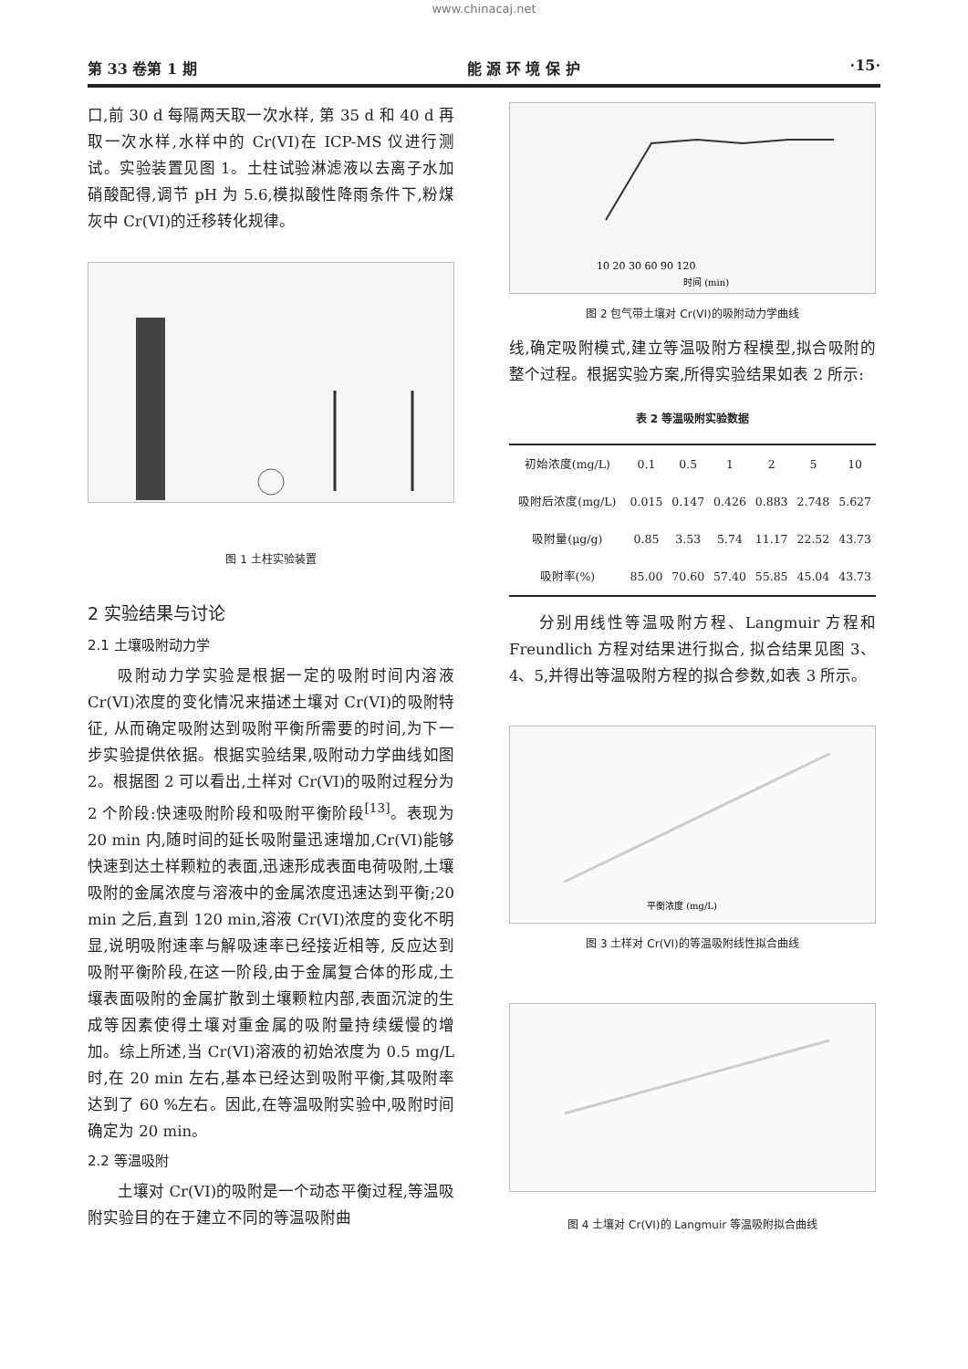www.chinacaj.net
第 33 卷第 1 期 能 源 环 境 保 护 ·15·
口,前 30 d 每隔两天取一次水样, 第 35 d 和 40 d 再取一次水样,水样中的 Cr(VI)在 ICP-MS 仪进行测试。实验装置见图 1。土柱试验淋滤液以去离子水加硝酸配得,调节 pH 为 5.6,模拟酸性降雨条件下,粉煤灰中 Cr(VI)的迁移转化规律。
图 1 土柱实验装置
2 实验结果与讨论
2.1 土壤吸附动力学
吸附动力学实验是根据一定的吸附时间内溶液 Cr(VI)浓度的变化情况来描述土壤对 Cr(VI)的吸附特征, 从而确定吸附达到吸附平衡所需要的时间,为下一步实验提供依据。根据实验结果,吸附动力学曲线如图 2。根据图 2 可以看出,土样对 Cr(VI)的吸附过程分为 2 个阶段:快速吸附阶段和吸附平衡阶段<sup>[13]</sup>。表现为 20 min 内,随时间的延长吸附量迅速增加,Cr(VI)能够快速到达土样颗粒的表面,迅速形成表面电荷吸附,土壤吸附的金属浓度与溶液中的金属浓度迅速达到平衡;20 min 之后,直到 120 min,溶液 Cr(VI)浓度的变化不明显,说明吸附速率与解吸速率已经接近相等, 反应达到吸附平衡阶段,在这一阶段,由于金属复合体的形成,土壤表面吸附的金属扩散到土壤颗粒内部,表面沉淀的生成等因素使得土壤对重金属的吸附量持续缓慢的增加。综上所述,当 Cr(VI)溶液的初始浓度为 0.5 mg/L 时,在 20 min 左右,基本已经达到吸附平衡,其吸附率达到了 60 %左右。因此,在等温吸附实验中,吸附时间确定为 20 min。
2.2 等温吸附
土壤对 Cr(VI)的吸附是一个动态平衡过程,等温吸附实验目的在于建立不同的等温吸附曲
10 20 30 60 90 120
时间 (min)
图 2 包气带土壤对 Cr(VI)的吸附动力学曲线
线,确定吸附模式,建立等温吸附方程模型,拟合吸附的整个过程。根据实验方案,所得实验结果如表 2 所示:
表 2 等温吸附实验数据
| 初始浓度(mg/L) | 0.1 | 0.5 | 1 | 2 | 5 | 10 |
| --- | --- | --- | --- | --- | --- | --- |
| 吸附后浓度(mg/L) | 0.015 | 0.147 | 0.426 | 0.883 | 2.748 | 5.627 |
| 吸附量(μg/g) | 0.85 | 3.53 | 5.74 | 11.17 | 22.52 | 43.73 |
| 吸附率(%) | 85.00 | 70.60 | 57.40 | 55.85 | 45.04 | 43.73 |
分别用线性等温吸附方程、Langmuir 方程和 Freundlich 方程对结果进行拟合, 拟合结果见图 3、4、5,并得出等温吸附方程的拟合参数,如表 3 所示。
平衡浓度 (mg/L)
图 3 土样对 Cr(VI)的等温吸附线性拟合曲线
图 4 土壤对 Cr(VI)的 Langmuir 等温吸附拟合曲线